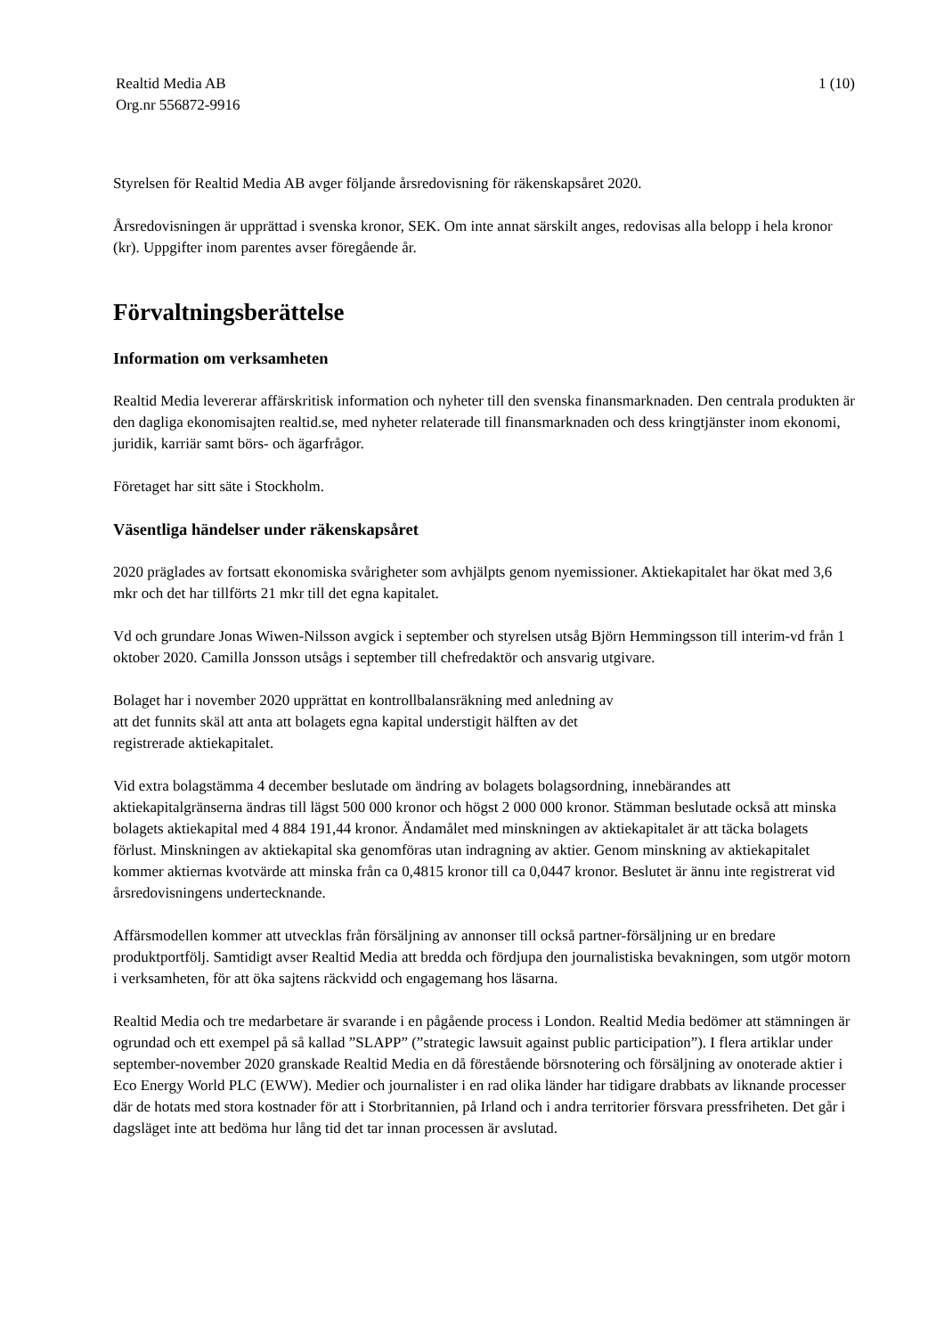Realtid Media AB
Org.nr 556872-9916
1 (10)
Styrelsen för Realtid Media AB avger följande årsredovisning för räkenskapsåret 2020.
Årsredovisningen är upprättad i svenska kronor, SEK. Om inte annat särskilt anges, redovisas alla belopp i hela kronor (kr). Uppgifter inom parentes avser föregående år.
Förvaltningsberättelse
Information om verksamheten
Realtid Media levererar affärskritisk information och nyheter till den svenska finansmarknaden. Den centrala produkten är den dagliga ekonomisajten realtid.se, med nyheter relaterade till finansmarknaden och dess kringtjänster inom ekonomi, juridik, karriär samt börs- och ägarfrågor.
Företaget har sitt säte i Stockholm.
Väsentliga händelser under räkenskapsåret
2020 präglades av fortsatt ekonomiska svårigheter som avhjälpts genom nyemissioner. Aktiekapitalet har ökat med 3,6 mkr och det har tillförts 21 mkr till det egna kapitalet.
Vd och grundare Jonas Wiwen-Nilsson avgick i september och styrelsen utsåg Björn Hemmingsson till interim-vd från 1 oktober 2020. Camilla Jonsson utsågs i september till chefredaktör och ansvarig utgivare.
Bolaget har i november 2020 upprättat en kontrollbalansräkning med anledning av
att det funnits skäl att anta att bolagets egna kapital understigit hälften av det
registrerade aktiekapitalet.
Vid extra bolagstämma 4 december beslutade om ändring av bolagets bolagsordning, innebärandes att aktiekapitalgränserna ändras till lägst 500 000 kronor och högst 2 000 000 kronor. Stämman beslutade också att minska bolagets aktiekapital med 4 884 191,44 kronor. Ändamålet med minskningen av aktiekapitalet är att täcka bolagets förlust. Minskningen av aktiekapital ska genomföras utan indragning av aktier. Genom minskning av aktiekapitalet kommer aktiernas kvotvärde att minska från ca 0,4815 kronor till ca 0,0447 kronor. Beslutet är ännu inte registrerat vid årsredovisningens undertecknande.
Affärsmodellen kommer att utvecklas från försäljning av annonser till också partner-försäljning ur en bredare produktportfölj. Samtidigt avser Realtid Media att bredda och fördjupa den journalistiska bevakningen, som utgör motorn i verksamheten, för att öka sajtens räckvidd och engagemang hos läsarna.
Realtid Media och tre medarbetare är svarande i en pågående process i London. Realtid Media bedömer att stämningen är ogrundad och ett exempel på så kallad ”SLAPP” (”strategic lawsuit against public participation”). I flera artiklar under september-november 2020 granskade Realtid Media en då förestående börsnotering och försäljning av onoterade aktier i Eco Energy World PLC (EWW). Medier och journalister i en rad olika länder har tidigare drabbats av liknande processer där de hotats med stora kostnader för att i Storbritannien, på Irland och i andra territorier försvara pressfriheten. Det går i dagsläget inte att bedöma hur lång tid det tar innan processen är avslutad.